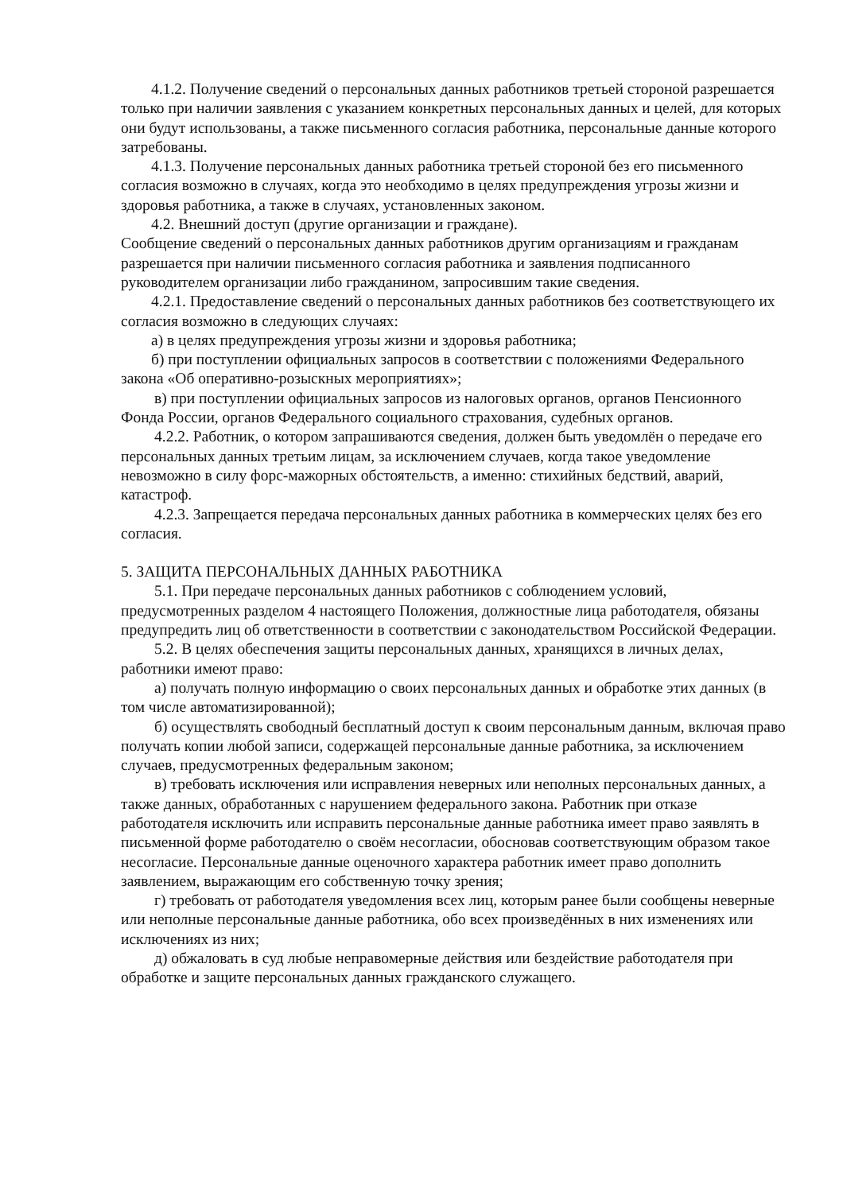4.1.2. Получение сведений о персональных данных работников третьей стороной разрешается только при наличии заявления с указанием конкретных персональных данных и целей, для которых они будут использованы, а также письменного согласия работника, персональные данные которого затребованы.
4.1.3. Получение персональных данных работника третьей стороной без его письменного согласия возможно в случаях, когда это необходимо в целях предупреждения угрозы жизни и здоровья работника, а также в случаях, установленных законом.
4.2. Внешний доступ (другие организации и граждане).
Сообщение сведений о персональных данных работников другим организациям и гражданам разрешается при наличии письменного согласия работника и заявления подписанного руководителем организации либо гражданином, запросившим такие сведения.
4.2.1. Предоставление сведений о персональных данных работников без соответствующего их согласия возможно в следующих случаях:
а) в целях предупреждения угрозы жизни и здоровья работника;
б) при поступлении официальных запросов в соответствии с положениями Федерального закона «Об оперативно-розыскных мероприятиях»;
в) при поступлении официальных запросов из налоговых органов, органов Пенсионного Фонда России, органов Федерального социального страхования, судебных органов.
4.2.2. Работник, о котором запрашиваются сведения, должен быть уведомлён о передаче его персональных данных третьим лицам, за исключением случаев, когда такое уведомление невозможно в силу форс-мажорных обстоятельств, а именно: стихийных бедствий, аварий, катастроф.
4.2.3. Запрещается передача персональных данных работника в коммерческих целях без его согласия.
5. ЗАЩИТА ПЕРСОНАЛЬНЫХ ДАННЫХ РАБОТНИКА
5.1. При передаче персональных данных работников с соблюдением условий, предусмотренных разделом 4 настоящего Положения, должностные лица работодателя, обязаны предупредить лиц об ответственности в соответствии с законодательством Российской Федерации.
5.2. В целях обеспечения защиты персональных данных, хранящихся в личных делах, работники имеют право:
а) получать полную информацию о своих персональных данных и обработке этих данных (в том числе автоматизированной);
б) осуществлять свободный бесплатный доступ к своим персональным данным, включая право получать копии любой записи, содержащей персональные данные работника, за исключением случаев, предусмотренных федеральным законом;
в) требовать исключения или исправления неверных или неполных персональных данных, а также данных, обработанных с нарушением федерального закона. Работник при отказе работодателя исключить или исправить персональные данные работника имеет право заявлять в письменной форме работодателю о своём несогласии, обосновав соответствующим образом такое несогласие. Персональные данные оценочного характера работник имеет право дополнить заявлением, выражающим его собственную точку зрения;
г) требовать от работодателя уведомления всех лиц, которым ранее были сообщены неверные или неполные персональные данные работника, обо всех произведённых в них изменениях или исключениях из них;
д) обжаловать в суд любые неправомерные действия или бездействие работодателя при обработке и защите персональных данных гражданского служащего.